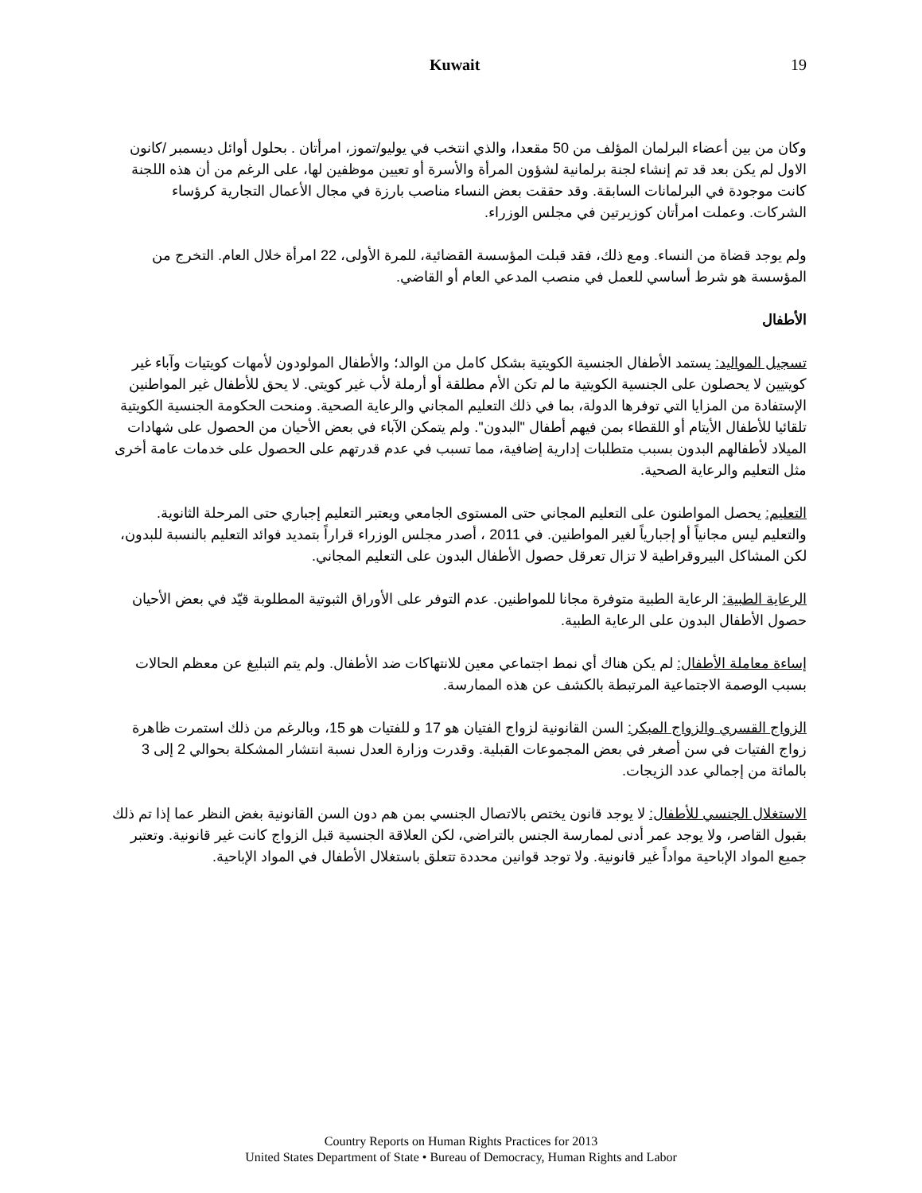Kuwait 19
وكان من بين أعضاء البرلمان المؤلف من 50 مقعدا، والذي انتخب في يوليو/تموز، امرأتان . بحلول أوائل ديسمبر /كانون الاول لم يكن بعد قد تم إنشاء لجنة برلمانية لشؤون المرأة والأسرة أو تعيين موظفين لها، على الرغم من أن هذه اللجنة كانت موجودة في البرلمانات السابقة. وقد حققت بعض النساء مناصب بارزة في مجال الأعمال التجارية كرؤساء الشركات. وعملت امرأتان كوزيرتين في مجلس الوزراء.
ولم يوجد قضاة من النساء. ومع ذلك، فقد قبلت المؤسسة القضائية، للمرة الأولى، 22 امرأة خلال العام. التخرج من المؤسسة هو شرط أساسي للعمل في منصب المدعي العام أو القاضي.
الأطفال
تسجيل المواليد: يستمد الأطفال الجنسية الكويتية بشكل كامل من الوالد؛ والأطفال المولودون لأمهات كويتيات وآباء غير كويتيين لا يحصلون على الجنسية الكويتية ما لم تكن الأم مطلقة أو أرملة لأب غير كويتي. لا يحق للأطفال غير المواطنين الإستفادة من المزايا التي توفرها الدولة، بما في ذلك التعليم المجاني والرعاية الصحية. ومنحت الحكومة الجنسية الكويتية تلقائيا للأطفال الأيتام أو اللقطاء بمن فيهم أطفال "البدون". ولم يتمكن الآباء في بعض الأحيان من الحصول على شهادات الميلاد لأطفالهم البدون بسبب متطلبات إدارية إضافية، مما تسبب في عدم قدرتهم على الحصول على خدمات عامة أخرى مثل التعليم والرعاية الصحية.
التعليم: يحصل المواطنون على التعليم المجاني حتى المستوى الجامعي ويعتبر التعليم إجباري حتى المرحلة الثانوية. والتعليم ليس مجانياً أو إجبارياً لغير المواطنين. في 2011 ، أصدر مجلس الوزراء قراراً بتمديد فوائد التعليم بالنسبة للبدون، لكن المشاكل البيروقراطية لا تزال تعرقل حصول الأطفال البدون على التعليم المجاني.
الرعاية الطبية: الرعاية الطبية متوفرة مجانا للمواطنين. عدم التوفر على الأوراق الثبوتية المطلوبة قيّد في بعض الأحيان حصول الأطفال البدون على الرعاية الطبية.
إساءة معاملة الأطفال: لم يكن هناك أي نمط اجتماعي معين للانتهاكات ضد الأطفال. ولم يتم التبليغ عن معظم الحالات بسبب الوصمة الاجتماعية المرتبطة بالكشف عن هذه الممارسة.
الزواج القسري والزواج المبكر: السن القانونية لزواج الفتيان هو 17 و للفتيات هو 15، وبالرغم من ذلك استمرت ظاهرة زواج الفتيات في سن أصغر في بعض المجموعات القبلية. وقدرت وزارة العدل نسبة انتشار المشكلة بحوالي 2 إلى 3 بالمائة من إجمالي عدد الزيجات.
الاستغلال الجنسي للأطفال: لا يوجد قانون يختص بالاتصال الجنسي بمن هم دون السن القانونية بغض النظر عما إذا تم ذلك بقبول القاصر، ولا يوجد عمر أدنى لممارسة الجنس بالتراضي، لكن العلاقة الجنسية قبل الزواج كانت غير قانونية. وتعتبر جميع المواد الإباحية مواداً غير قانونية. ولا توجد قوانين محددة تتعلق باستغلال الأطفال في المواد الإباحية.
Country Reports on Human Rights Practices for 2013
United States Department of State • Bureau of Democracy, Human Rights and Labor